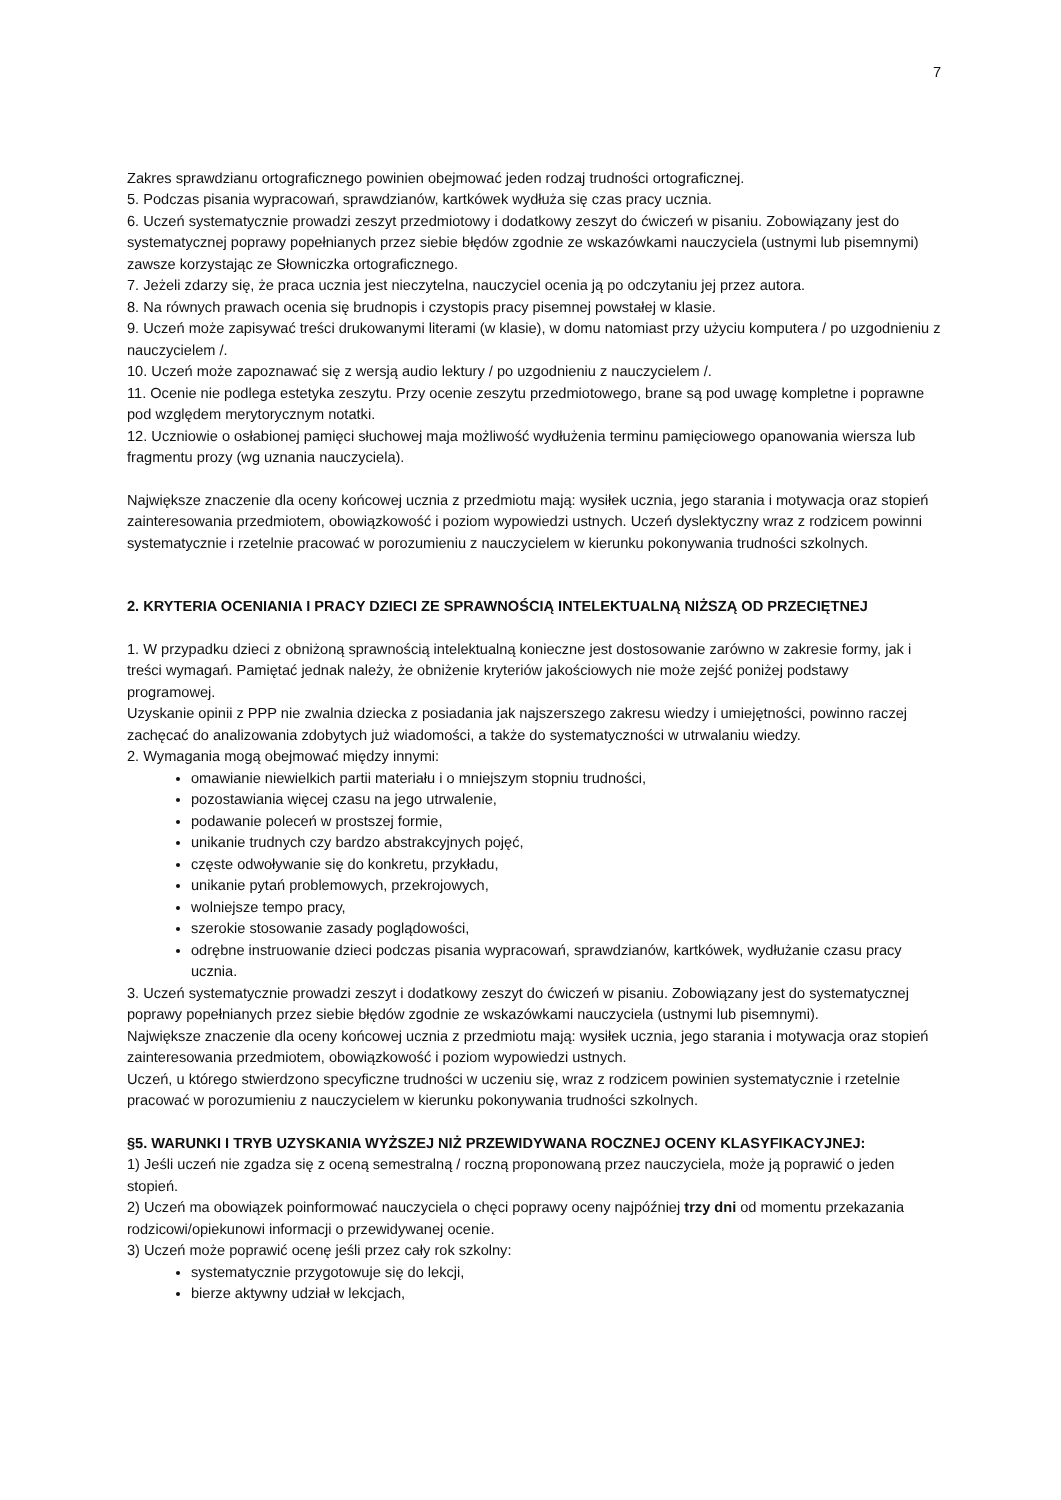7
Zakres sprawdzianu ortograficznego powinien obejmować jeden rodzaj trudności ortograficznej.
5. Podczas pisania wypracowań, sprawdzianów, kartkówek wydłuża się czas pracy ucznia.
6. Uczeń systematycznie prowadzi zeszyt przedmiotowy i dodatkowy zeszyt do ćwiczeń w pisaniu. Zobowiązany jest do systematycznej poprawy popełnianych przez siebie błędów zgodnie ze wskazówkami nauczyciela (ustnymi lub pisemnymi) zawsze korzystając ze Słowniczka ortograficznego.
7. Jeżeli zdarzy się, że praca ucznia jest nieczytelna, nauczyciel ocenia ją po odczytaniu jej przez autora.
8. Na równych prawach ocenia się brudnopis i czystopis pracy pisemnej powstałej w klasie.
9. Uczeń może zapisywać treści drukowanymi literami (w klasie), w domu natomiast przy użyciu komputera / po uzgodnieniu z nauczycielem /.
10. Uczeń może zapoznawać się z wersją audio lektury / po uzgodnieniu z nauczycielem /.
11. Ocenie nie podlega estetyka zeszytu. Przy ocenie zeszytu przedmiotowego, brane są pod uwagę kompletne i poprawne pod względem merytorycznym notatki.
12. Uczniowie o osłabionej pamięci słuchowej maja możliwość wydłużenia terminu pamięciowego opanowania wiersza lub fragmentu prozy (wg uznania nauczyciela).
Największe znaczenie dla oceny końcowej ucznia z przedmiotu mają: wysiłek ucznia, jego starania i motywacja oraz stopień zainteresowania przedmiotem, obowiązkowość i poziom wypowiedzi ustnych. Uczeń dyslektyczny wraz z rodzicem powinni systematycznie i rzetelnie pracować w porozumieniu z nauczycielem w kierunku pokonywania trudności szkolnych.
2. KRYTERIA OCENIANIA I PRACY DZIECI ZE SPRAWNOŚCIĄ INTELEKTUALNĄ NIŻSZĄ OD PRZECIĘTNEJ
1. W przypadku dzieci z obniżoną sprawnością intelektualną konieczne jest dostosowanie zarówno w zakresie formy, jak i treści wymagań. Pamiętać jednak należy, że obniżenie kryteriów jakościowych nie może zejść poniżej podstawy programowej.
Uzyskanie opinii z PPP nie zwalnia dziecka z posiadania jak najszerszego zakresu wiedzy i umiejętności, powinno raczej zachęcać do analizowania zdobytych już wiadomości, a także do systematyczności w utrwalaniu wiedzy.
2. Wymagania mogą obejmować między innymi:
omawianie niewielkich partii materiału i o mniejszym stopniu trudności,
pozostawiania więcej czasu na jego utrwalenie,
podawanie poleceń w prostszej formie,
unikanie trudnych czy bardzo abstrakcyjnych pojęć,
częste odwoływanie się do konkretu, przykładu,
unikanie pytań problemowych, przekrojowych,
wolniejsze tempo pracy,
szerokie stosowanie zasady poglądowości,
odrębne instruowanie dzieci podczas pisania wypracowań, sprawdzianów, kartkówek, wydłużanie czasu pracy ucznia.
3. Uczeń systematycznie prowadzi zeszyt i dodatkowy zeszyt do ćwiczeń w pisaniu. Zobowiązany jest do systematycznej poprawy popełnianych przez siebie błędów zgodnie ze wskazówkami nauczyciela (ustnymi lub pisemnymi).
Największe znaczenie dla oceny końcowej ucznia z przedmiotu mają: wysiłek ucznia, jego starania i motywacja oraz stopień zainteresowania przedmiotem, obowiązkowość i poziom wypowiedzi ustnych.
Uczeń, u którego stwierdzono specyficzne trudności w uczeniu się, wraz z rodzicem powinien systematycznie i rzetelnie pracować w porozumieniu z nauczycielem w kierunku pokonywania trudności szkolnych.
§5. WARUNKI I TRYB UZYSKANIA WYŻSZEJ NIŻ PRZEWIDYWANA ROCZNEJ OCENY KLASYFIKACYJNEJ:
1) Jeśli uczeń nie zgadza się z oceną semestralną / roczną proponowaną przez nauczyciela, może ją poprawić o jeden stopień.
2) Uczeń ma obowiązek poinformować nauczyciela o chęci poprawy oceny najpóźniej trzy dni od momentu przekazania rodzicowi/opiekunowi informacji o przewidywanej ocenie.
3) Uczeń może poprawić ocenę jeśli przez cały rok szkolny:
systematycznie przygotowuje się do lekcji,
bierze aktywny udział w lekcjach,